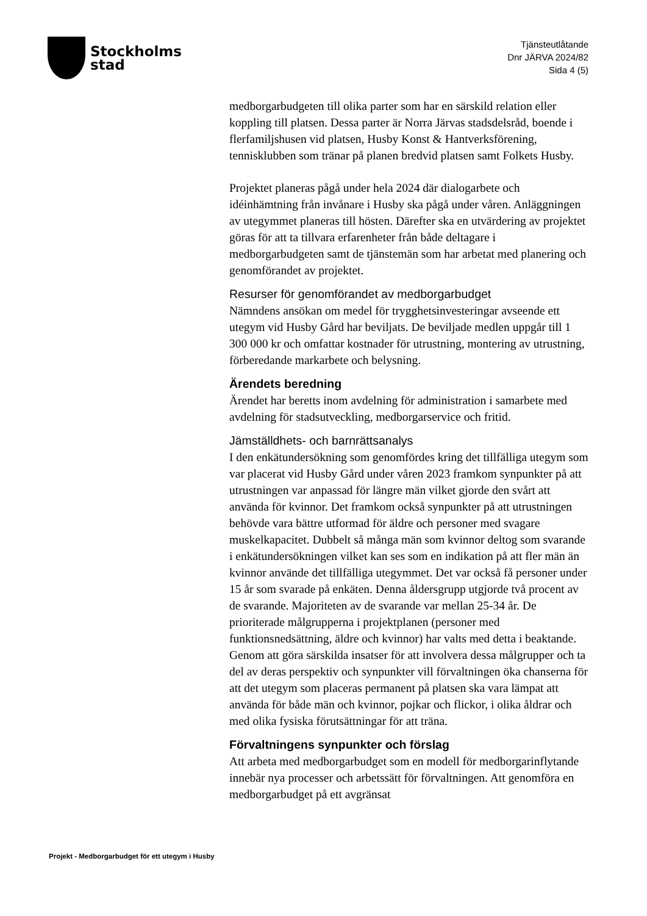Stockholms
stad
Tjänsteutlåtande
Dnr JÄRVA 2024/82
Sida 4 (5)
medborgarbudgeten till olika parter som har en särskild relation eller koppling till platsen. Dessa parter är Norra Järvas stadsdelsråd, boende i flerfamiljshusen vid platsen, Husby Konst & Hantverksförening, tennisklubben som tränar på planen bredvid platsen samt Folkets Husby.
Projektet planeras pågå under hela 2024 där dialogarbete och idéinhämtning från invånare i Husby ska pågå under våren. Anläggningen av utegymmet planeras till hösten. Därefter ska en utvärdering av projektet göras för att ta tillvara erfarenheter från både deltagare i medborgarbudgeten samt de tjänstemän som har arbetat med planering och genomförandet av projektet.
Resurser för genomförandet av medborgarbudget
Nämndens ansökan om medel för trygghetsinvesteringar avseende ett utegym vid Husby Gård har beviljats. De beviljade medlen uppgår till 1 300 000 kr och omfattar kostnader för utrustning, montering av utrustning, förberedande markarbete och belysning.
Ärendets beredning
Ärendet har beretts inom avdelning för administration i samarbete med avdelning för stadsutveckling, medborgarservice och fritid.
Jämställdhets- och barnrättsanalys
I den enkätundersökning som genomfördes kring det tillfälliga utegym som var placerat vid Husby Gård under våren 2023 framkom synpunkter på att utrustningen var anpassad för längre män vilket gjorde den svårt att använda för kvinnor. Det framkom också synpunkter på att utrustningen behövde vara bättre utformad för äldre och personer med svagare muskelkapacitet. Dubbelt så många män som kvinnor deltog som svarande i enkätundersökningen vilket kan ses som en indikation på att fler män än kvinnor använde det tillfälliga utegymmet. Det var också få personer under 15 år som svarade på enkäten. Denna åldersgrupp utgjorde två procent av de svarande. Majoriteten av de svarande var mellan 25-34 år. De prioriterade målgrupperna i projektplanen (personer med funktionsnedsättning, äldre och kvinnor) har valts med detta i beaktande. Genom att göra särskilda insatser för att involvera dessa målgrupper och ta del av deras perspektiv och synpunkter vill förvaltningen öka chanserna för att det utegym som placeras permanent på platsen ska vara lämpat att använda för både män och kvinnor, pojkar och flickor, i olika åldrar och med olika fysiska förutsättningar för att träna.
Förvaltningens synpunkter och förslag
Att arbeta med medborgarbudget som en modell för medborgarinflytande innebär nya processer och arbetssätt för förvaltningen. Att genomföra en medborgarbudget på ett avgränsat
Projekt - Medborgarbudget för ett utegym i Husby